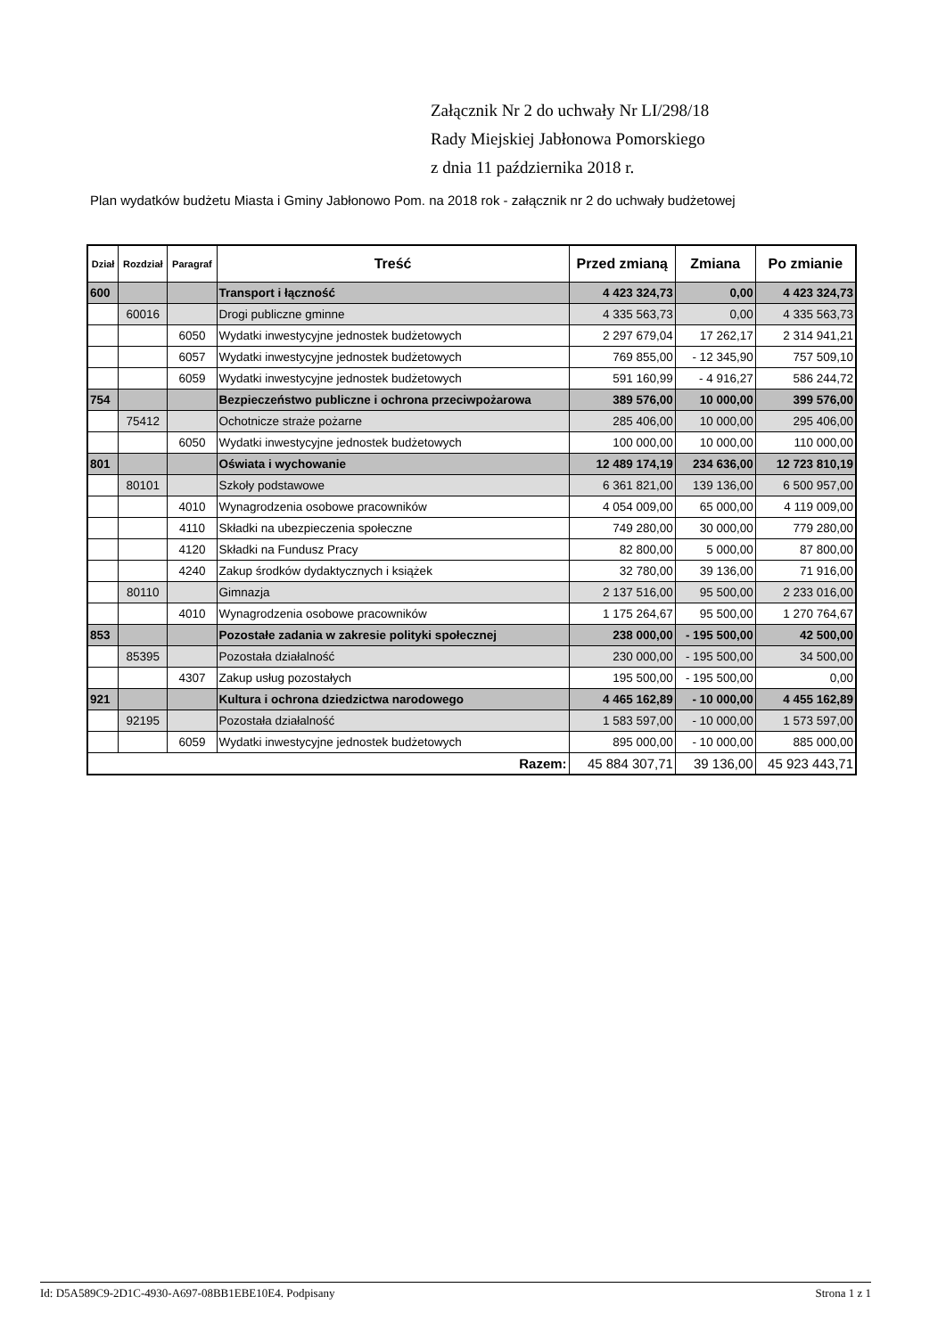Załącznik Nr 2 do uchwały Nr LI/298/18
Rady Miejskiej Jabłonowa Pomorskiego
z dnia 11 października 2018 r.
Plan wydatków budżetu Miasta i Gminy Jabłonowo Pom. na 2018 rok - załącznik nr 2 do uchwały budżetowej
| Dział | Rozdział | Paragraf | Treść | Przed zmianą | Zmiana | Po zmianie |
| --- | --- | --- | --- | --- | --- | --- |
| 600 | | | Transport i łączność | 4 423 324,73 | 0,00 | 4 423 324,73 |
| | 60016 | | Drogi publiczne gminne | 4 335 563,73 | 0,00 | 4 335 563,73 |
| | | 6050 | Wydatki inwestycyjne jednostek budżetowych | 2 297 679,04 | 17 262,17 | 2 314 941,21 |
| | | 6057 | Wydatki inwestycyjne jednostek budżetowych | 769 855,00 | - 12 345,90 | 757 509,10 |
| | | 6059 | Wydatki inwestycyjne jednostek budżetowych | 591 160,99 | - 4 916,27 | 586 244,72 |
| 754 | | | Bezpieczeństwo publiczne i ochrona przeciwpożarowa | 389 576,00 | 10 000,00 | 399 576,00 |
| | 75412 | | Ochotnicze straże pożarne | 285 406,00 | 10 000,00 | 295 406,00 |
| | | 6050 | Wydatki inwestycyjne jednostek budżetowych | 100 000,00 | 10 000,00 | 110 000,00 |
| 801 | | | Oświata i wychowanie | 12 489 174,19 | 234 636,00 | 12 723 810,19 |
| | 80101 | | Szkoły podstawowe | 6 361 821,00 | 139 136,00 | 6 500 957,00 |
| | | 4010 | Wynagrodzenia osobowe pracowników | 4 054 009,00 | 65 000,00 | 4 119 009,00 |
| | | 4110 | Składki na ubezpieczenia społeczne | 749 280,00 | 30 000,00 | 779 280,00 |
| | | 4120 | Składki na Fundusz Pracy | 82 800,00 | 5 000,00 | 87 800,00 |
| | | 4240 | Zakup środków dydaktycznych i książek | 32 780,00 | 39 136,00 | 71 916,00 |
| | 80110 | | Gimnazja | 2 137 516,00 | 95 500,00 | 2 233 016,00 |
| | | 4010 | Wynagrodzenia osobowe pracowników | 1 175 264,67 | 95 500,00 | 1 270 764,67 |
| 853 | | | Pozostałe zadania w zakresie polityki społecznej | 238 000,00 | - 195 500,00 | 42 500,00 |
| | 85395 | | Pozostała działalność | 230 000,00 | - 195 500,00 | 34 500,00 |
| | | 4307 | Zakup usług pozostałych | 195 500,00 | - 195 500,00 | 0,00 |
| 921 | | | Kultura i ochrona dziedzictwa narodowego | 4 465 162,89 | - 10 000,00 | 4 455 162,89 |
| | 92195 | | Pozostała działalność | 1 583 597,00 | - 10 000,00 | 1 573 597,00 |
| | | 6059 | Wydatki inwestycyjne jednostek budżetowych | 895 000,00 | - 10 000,00 | 885 000,00 |
| Razem: | | | | 45 884 307,71 | 39 136,00 | 45 923 443,71 |
Id: D5A589C9-2D1C-4930-A697-08BB1EBE10E4. Podpisany Strona 1 z 1